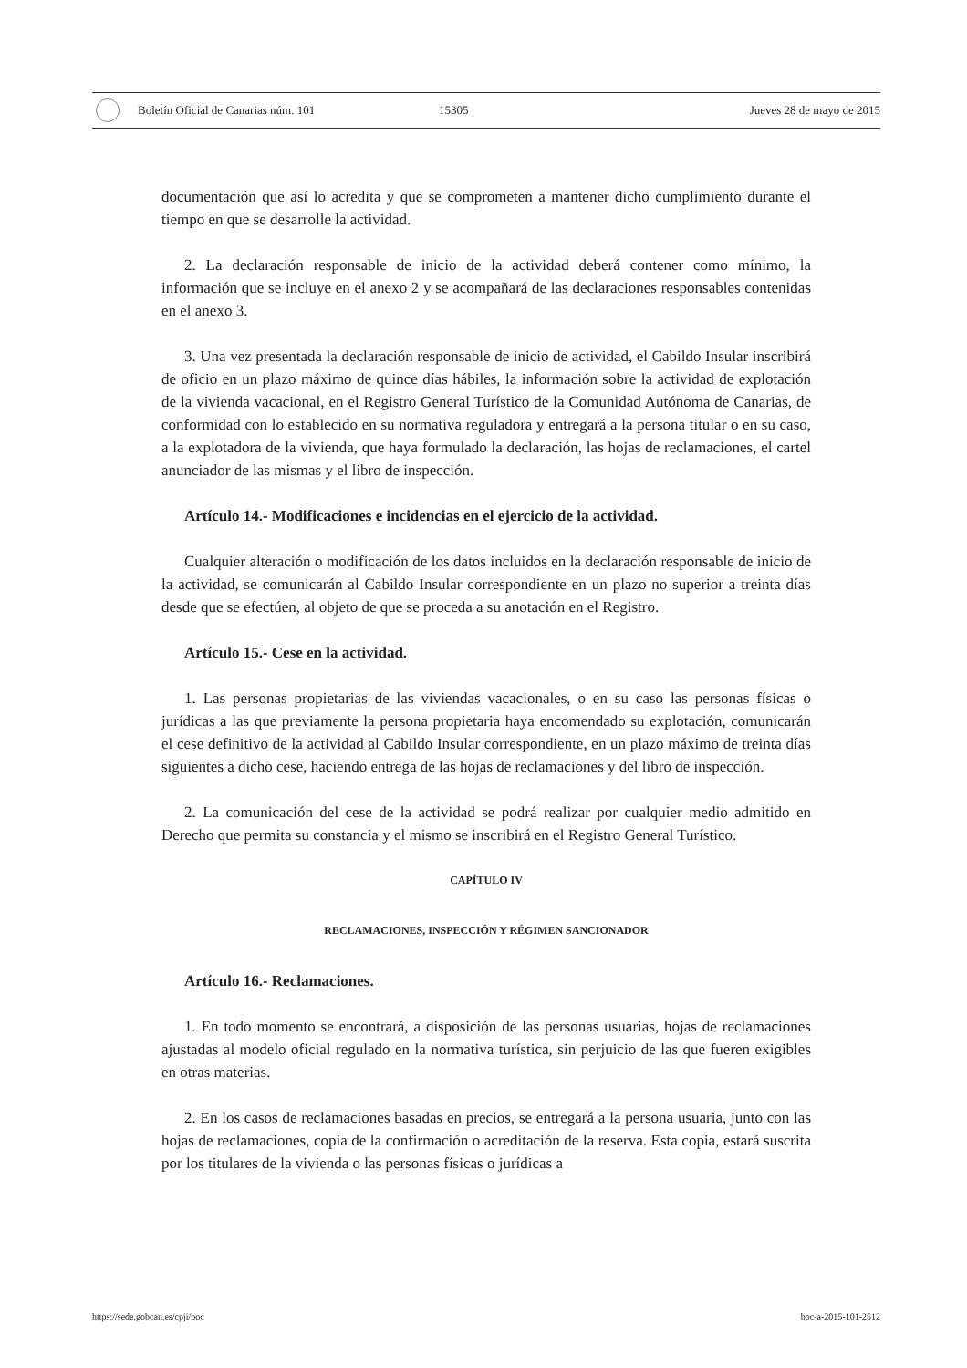Boletín Oficial de Canarias núm. 101 15305 Jueves 28 de mayo de 2015
documentación que así lo acredita y que se comprometen a mantener dicho cumplimiento durante el tiempo en que se desarrolle la actividad.
2. La declaración responsable de inicio de la actividad deberá contener como mínimo, la información que se incluye en el anexo 2 y se acompañará de las declaraciones responsables contenidas en el anexo 3.
3. Una vez presentada la declaración responsable de inicio de actividad, el Cabildo Insular inscribirá de oficio en un plazo máximo de quince días hábiles, la información sobre la actividad de explotación de la vivienda vacacional, en el Registro General Turístico de la Comunidad Autónoma de Canarias, de conformidad con lo establecido en su normativa reguladora y entregará a la persona titular o en su caso, a la explotadora de la vivienda, que haya formulado la declaración, las hojas de reclamaciones, el cartel anunciador de las mismas y el libro de inspección.
Artículo 14.- Modificaciones e incidencias en el ejercicio de la actividad.
Cualquier alteración o modificación de los datos incluidos en la declaración responsable de inicio de la actividad, se comunicarán al Cabildo Insular correspondiente en un plazo no superior a treinta días desde que se efectúen, al objeto de que se proceda a su anotación en el Registro.
Artículo 15.- Cese en la actividad.
1. Las personas propietarias de las viviendas vacacionales, o en su caso las personas físicas o jurídicas a las que previamente la persona propietaria haya encomendado su explotación, comunicarán el cese definitivo de la actividad al Cabildo Insular correspondiente, en un plazo máximo de treinta días siguientes a dicho cese, haciendo entrega de las hojas de reclamaciones y del libro de inspección.
2. La comunicación del cese de la actividad se podrá realizar por cualquier medio admitido en Derecho que permita su constancia y el mismo se inscribirá en el Registro General Turístico.
CAPÍTULO IV
RECLAMACIONES, INSPECCIÓN Y RÉGIMEN SANCIONADOR
Artículo 16.- Reclamaciones.
1. En todo momento se encontrará, a disposición de las personas usuarias, hojas de reclamaciones ajustadas al modelo oficial regulado en la normativa turística, sin perjuicio de las que fueren exigibles en otras materias.
2. En los casos de reclamaciones basadas en precios, se entregará a la persona usuaria, junto con las hojas de reclamaciones, copia de la confirmación o acreditación de la reserva. Esta copia, estará suscrita por los titulares de la vivienda o las personas físicas o jurídicas a
https://sede.gobcan.es/cpji/boc boc-a-2015-101-2512